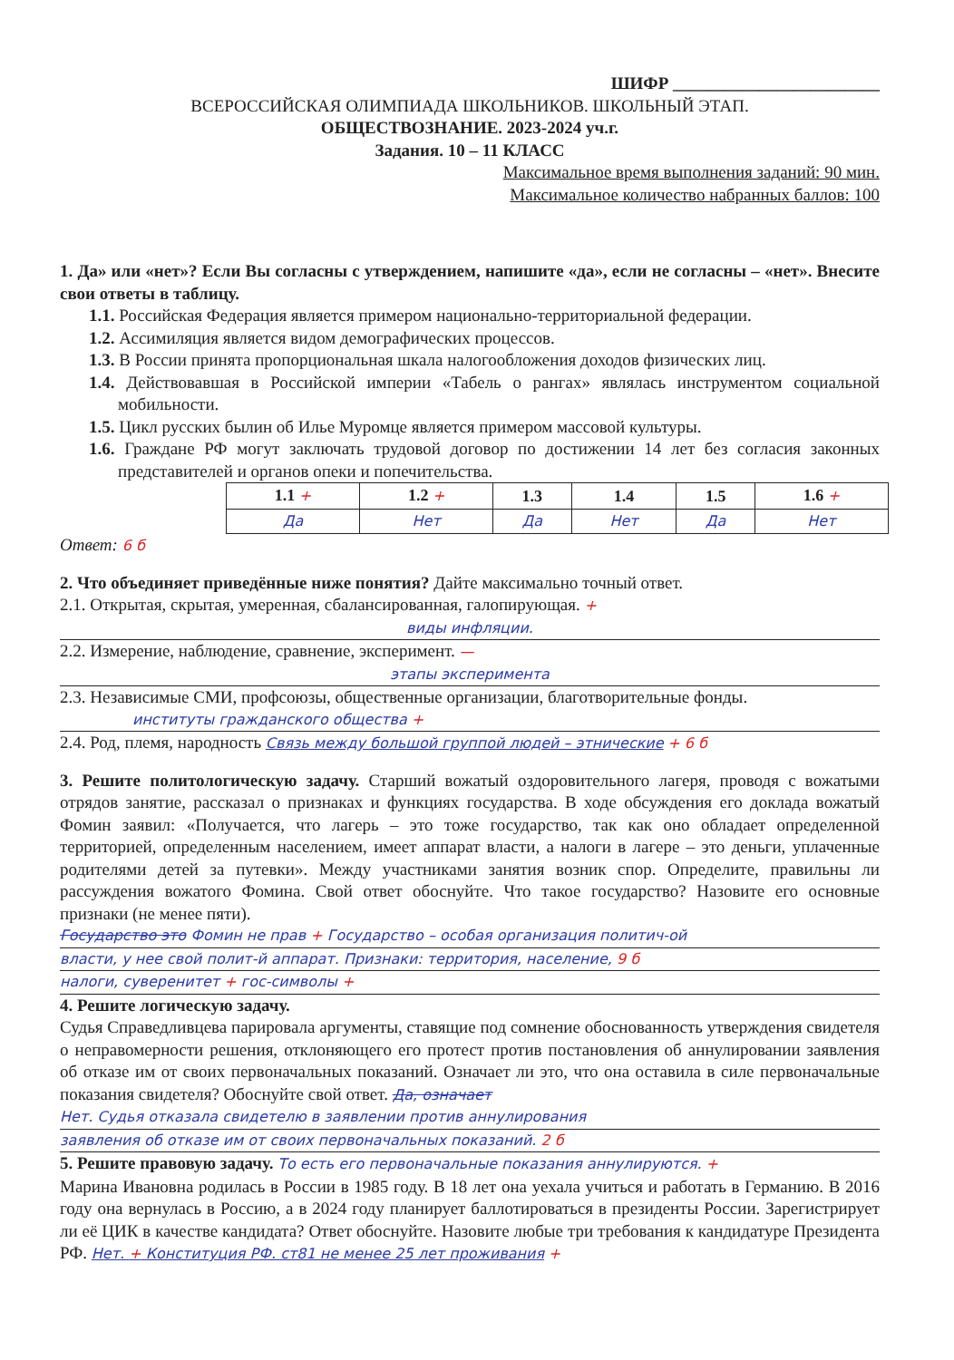ШИФР ________________________
ВСЕРОССИЙСКАЯ ОЛИМПИАДА ШКОЛЬНИКОВ. ШКОЛЬНЫЙ ЭТАП.
ОБЩЕСТВОЗНАНИЕ. 2023-2024 уч.г.
Задания. 10 – 11 КЛАСС
Максимальное время выполнения заданий: 90 мин.
Максимальное количество набранных баллов: 100
1. Да» или «нет»? Если Вы согласны с утверждением, напишите «да», если не согласны – «нет». Внесите свои ответы в таблицу.
1.1. Российская Федерация является примером национально-территориальной федерации.
1.2. Ассимиляция является видом демографических процессов.
1.3. В России принята пропорциональная шкала налогообложения доходов физических лиц.
1.4. Действовавшая в Российской империи «Табель о рангах» являлась инструментом социальной мобильности.
1.5. Цикл русских былин об Илье Муромце является примером массовой культуры.
1.6. Граждане РФ могут заключать трудовой договор по достижении 14 лет без согласия законных представителей и органов опеки и попечительства.
| | 1.1 + | 1.2 + | 1.3 | 1.4 | 1.5 | 1.6 + |
| | Да | Нет | Да | Нет | Да | Нет |
Ответ: 6 б
2. Что объединяет приведённые ниже понятия? Дайте максимально точный ответ.
2.1. Открытая, скрытая, умеренная, сбалансированная, галопирующая. +
виды инфляции.
2.2. Измерение, наблюдение, сравнение, эксперимент. —
этапы эксперимента
2.3. Независимые СМИ, профсоюзы, общественные организации, благотворительные фонды.
институты гражданского общества +
2.4. Род, племя, народность Связь между большой группой людей – этнические + 6 б
3. Решите политологическую задачу. Старший вожатый оздоровительного лагеря, проводя с вожатыми отрядов занятие, рассказал о признаках и функциях государства. В ходе обсуждения его доклада вожатый Фомин заявил: «Получается, что лагерь – это тоже государство, так как оно обладает определенной территорией, определенным населением, имеет аппарат власти, а налоги в лагере – это деньги, уплаченные родителями детей за путевки». Между участниками занятия возник спор. Определите, правильны ли рассуждения вожатого Фомина. Свой ответ обоснуйте. Что такое государство? Назовите его основные признаки (не менее пяти).
Государство это Фомин не прав + Государство – особая организация политич-ой
власти, у нее свой полит-й аппарат. Признаки: территория, население, 9 б
налоги, суверенитет + гос-символы +
4. Решите логическую задачу.
Судья Справедливцева парировала аргументы, ставящие под сомнение обоснованность утверждения свидетеля о неправомерности решения, отклоняющего его протест против постановления об аннулировании заявления об отказе им от своих первоначальных показаний. Означает ли это, что она оставила в силе первоначальные показания свидетеля? Обоснуйте свой ответ. Да, означает
Нет. Судья отказала свидетелю в заявлении против аннулирования
заявления об отказе им от своих первоначальных показаний. 2 б
5. Решите правовую задачу. То есть его первоначальные показания аннулируются. +
Марина Ивановна родилась в России в 1985 году. В 18 лет она уехала учиться и работать в Германию. В 2016 году она вернулась в Россию, а в 2024 году планирует баллотироваться в президенты России. Зарегистрирует ли её ЦИК в качестве кандидата? Ответ обоснуйте. Назовите любые три требования к кандидатуре Президента РФ. Нет. + Конституция РФ. ст81 не менее 25 лет проживания +